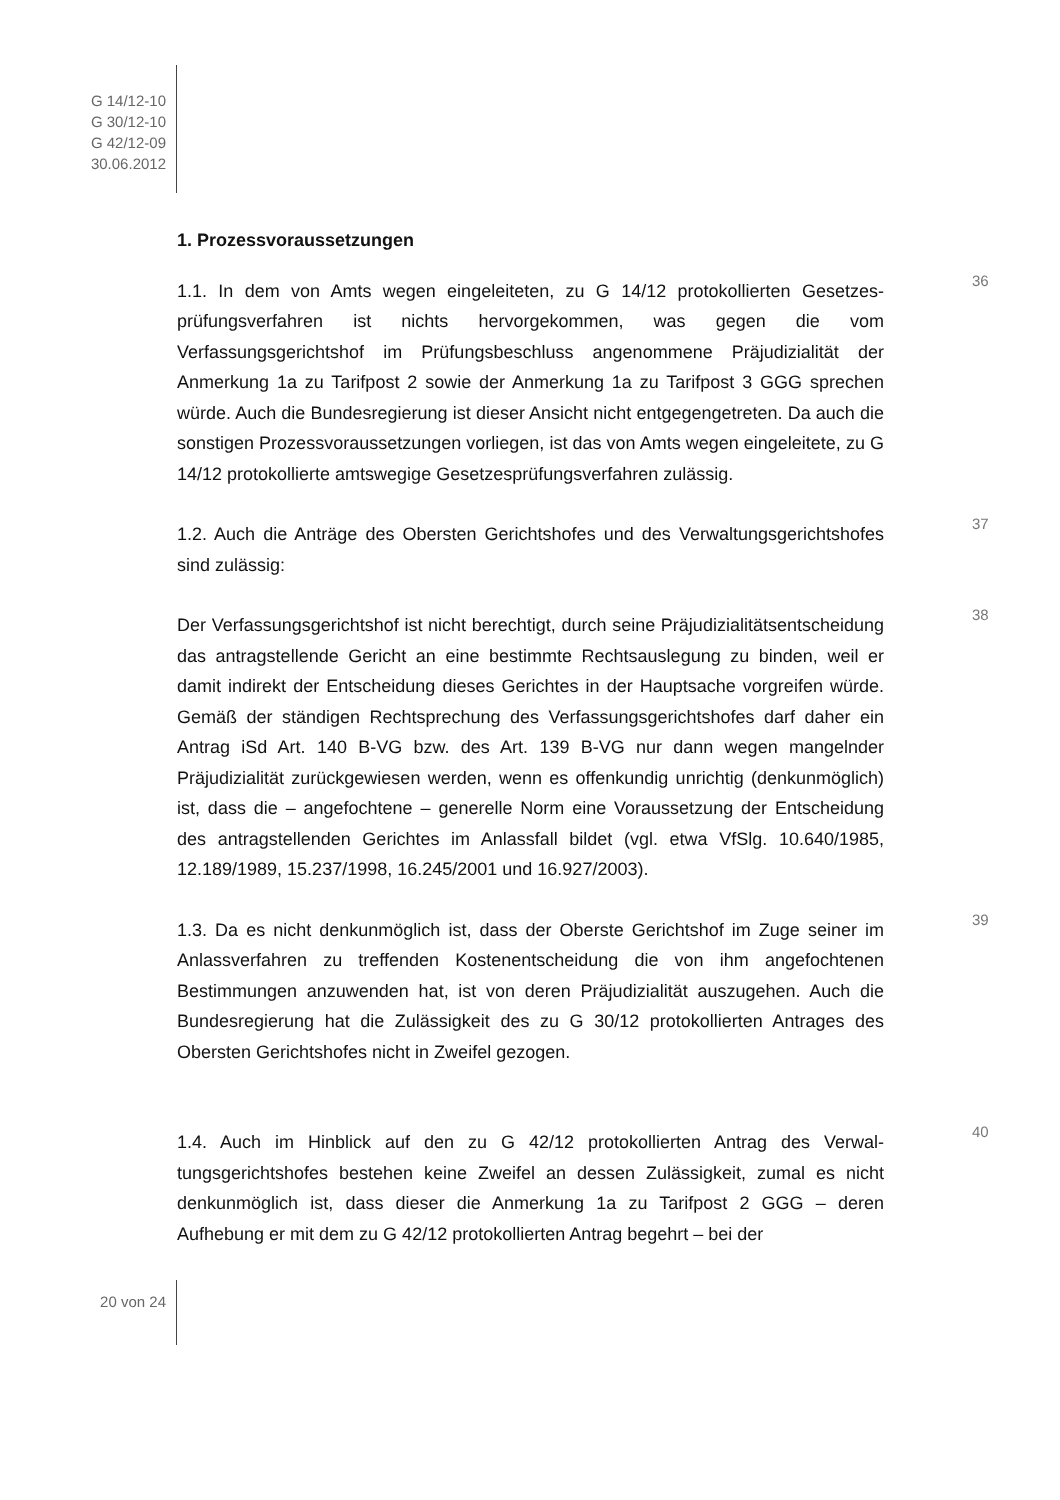G 14/12-10
G 30/12-10
G 42/12-09
30.06.2012
1. Prozessvoraussetzungen
36
1.1. In dem von Amts wegen eingeleiteten, zu G 14/12 protokollierten Gesetzes­prüfungsverfahren ist nichts hervorgekommen, was gegen die vom Verfassungsgerichtshof im Prüfungsbeschluss angenommene Präjudizialität der Anmerkung 1a zu Tarifpost 2 sowie der Anmerkung 1a zu Tarifpost 3 GGG spre­chen würde. Auch die Bundesregierung ist dieser Ansicht nicht entgegengetreten. Da auch die sonstigen Prozessvoraussetzungen vorliegen, ist das von Amts wegen eingeleitete, zu G 14/12 protokollierte amtswegige Geset­zesprüfungsverfahren zulässig.
37
1.2. Auch die Anträge des Obersten Gerichtshofes und des Verwaltungsgerichts­hofes sind zulässig:
38
Der Verfassungsgerichtshof ist nicht berechtigt, durch seine Präjudizialitätsent­scheidung das antragstellende Gericht an eine bestimmte Rechtsauslegung zu binden, weil er damit indirekt der Entscheidung dieses Gerichtes in der Hauptsa­che vorgreifen würde. Gemäß der ständigen Rechtsprechung des Verfassungsge­richtshofes darf daher ein Antrag iSd Art. 140 B-VG bzw. des Art. 139 B-VG nur dann wegen mangelnder Präjudizialität zurückgewiesen werden, wenn es offen­kundig unrichtig (denkunmöglich) ist, dass die – angefochtene – generelle Norm eine Voraussetzung der Entscheidung des antragstellenden Gerichtes im Anlass­fall bildet (vgl. etwa VfSlg. 10.640/1985, 12.189/1989, 15.237/1998, 16.245/2001 und 16.927/2003).
39
1.3. Da es nicht denkunmöglich ist, dass der Oberste Gerichtshof im Zuge seiner im Anlassverfahren zu treffenden Kostenentscheidung die von ihm angefochte­nen Bestimmungen anzuwenden hat, ist von deren Präjudizialität auszugehen. Auch die Bundesregierung hat die Zulässigkeit des zu G 30/12 protokollierten Antrages des Obersten Gerichtshofes nicht in Zweifel gezogen.
40
1.4. Auch im Hinblick auf den zu G 42/12 protokollierten Antrag des Verwal­tungsgerichtshofes bestehen keine Zweifel an dessen Zulässigkeit, zumal es nicht denkunmöglich ist, dass dieser die Anmerkung 1a zu Tarifpost 2 GGG – deren Aufhebung er mit dem zu G 42/12 protokollierten Antrag begehrt – bei der
20 von 24